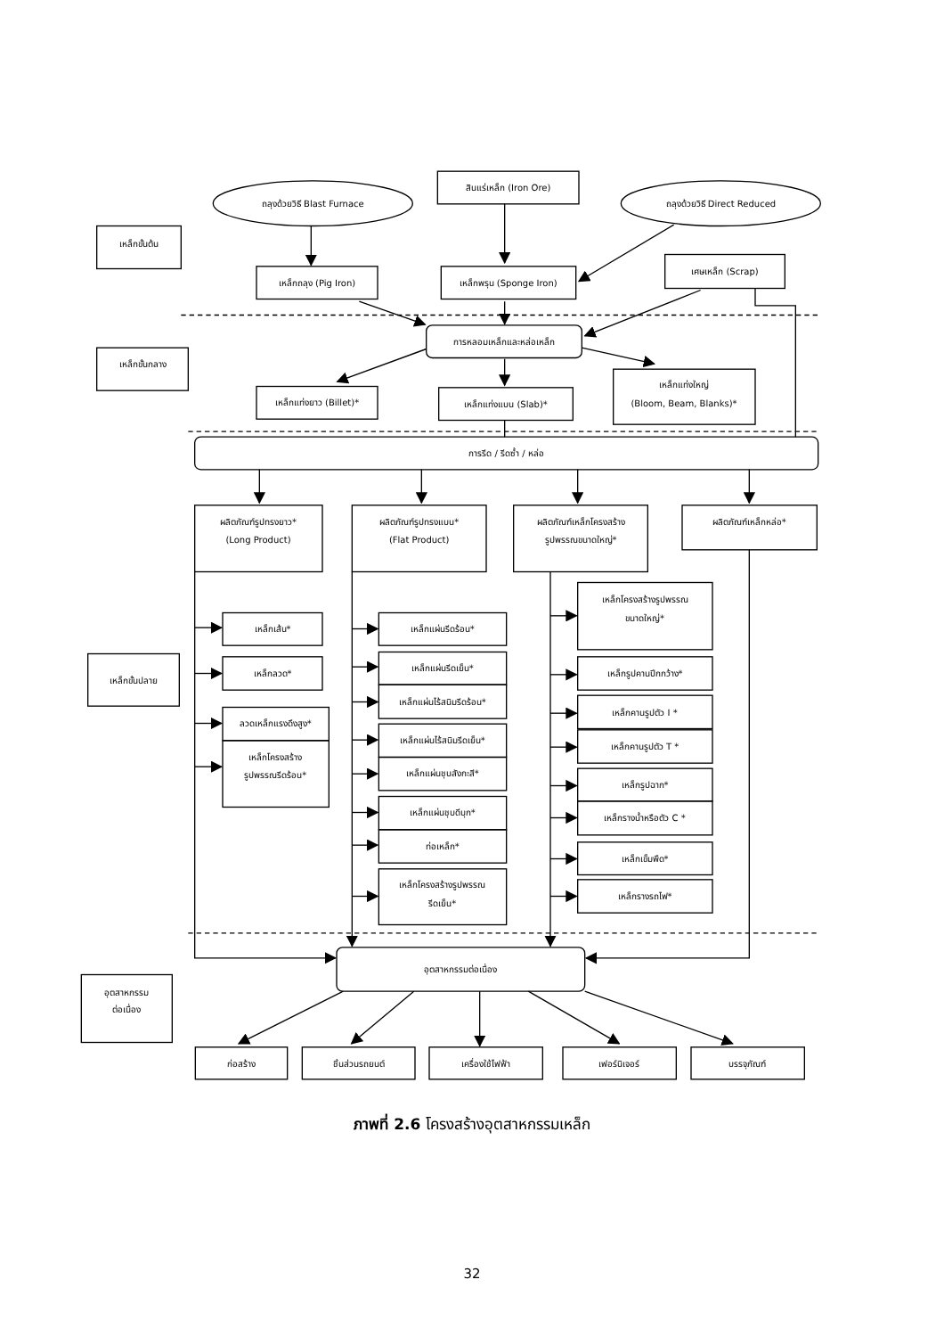ถลุงด้วยวิธี Blast Furnace
สินแร่เหล็ก (Iron Ore)
ถลุงด้วยวิธี Direct Reduced
เหล็กขั้นต้น
เหล็กถลุง (Pig Iron)
เหล็กพรุน (Sponge Iron)
เศษเหล็ก (Scrap)
การหลอมเหล็กและหล่อเหล็ก
เหล็กขั้นกลาง
เหล็กแท่งยาว (Billet)*
เหล็กแท่งแบน (Slab)*
เหล็กแท่งใหญ่
(Bloom, Beam, Blanks)*
การรีด / รีดซ้ำ / หล่อ
ผลิตภัณฑ์รูปทรงยาว*
(Long Product)
ผลิตภัณฑ์รูปทรงแบน*
(Flat Product)
ผลิตภัณฑ์เหล็กโครงสร้าง
รูปพรรณขนาดใหญ่*
ผลิตภัณฑ์เหล็กหล่อ*
เหล็กโครงสร้างรูปพรรณ
ขนาดใหญ่*
เหล็กเส้น*
เหล็กแผ่นรีดร้อน*
เหล็กแผ่นรีดเย็น*
เหล็กรูปคานปีกกว้าง*
เหล็กลวด*
เหล็กขั้นปลาย
เหล็กแผ่นไร้สนิมรีดร้อน*
เหล็กคานรูปตัว I *
ลวดเหล็กแรงดึงสูง*
เหล็กแผ่นไร้สนิมรีดเย็น*
เหล็กคานรูปตัว T *
เหล็กโครงสร้าง
รูปพรรณรีดร้อน*
เหล็กแผ่นชุบสังกะสี*
เหล็กรูปฉาก*
เหล็กแผ่นชุบดีบุก*
เหล็กรางน้ำหรือตัว C *
ท่อเหล็ก*
เหล็กเข็มพืด*
เหล็กโครงสร้างรูปพรรณ
รีดเย็น*
เหล็กรางรถไฟ*
อุตสาหกรรมต่อเนื่อง
อุตสาหกรรม
ต่อเนื่อง
ก่อสร้าง
ชิ้นส่วนรถยนต์
เครื่องใช้ไฟฟ้า
เฟอร์นิเจอร์
บรรจุภัณฑ์
ภาพที่ 2.6 โครงสร้างอุตสาหกรรมเหล็ก
32